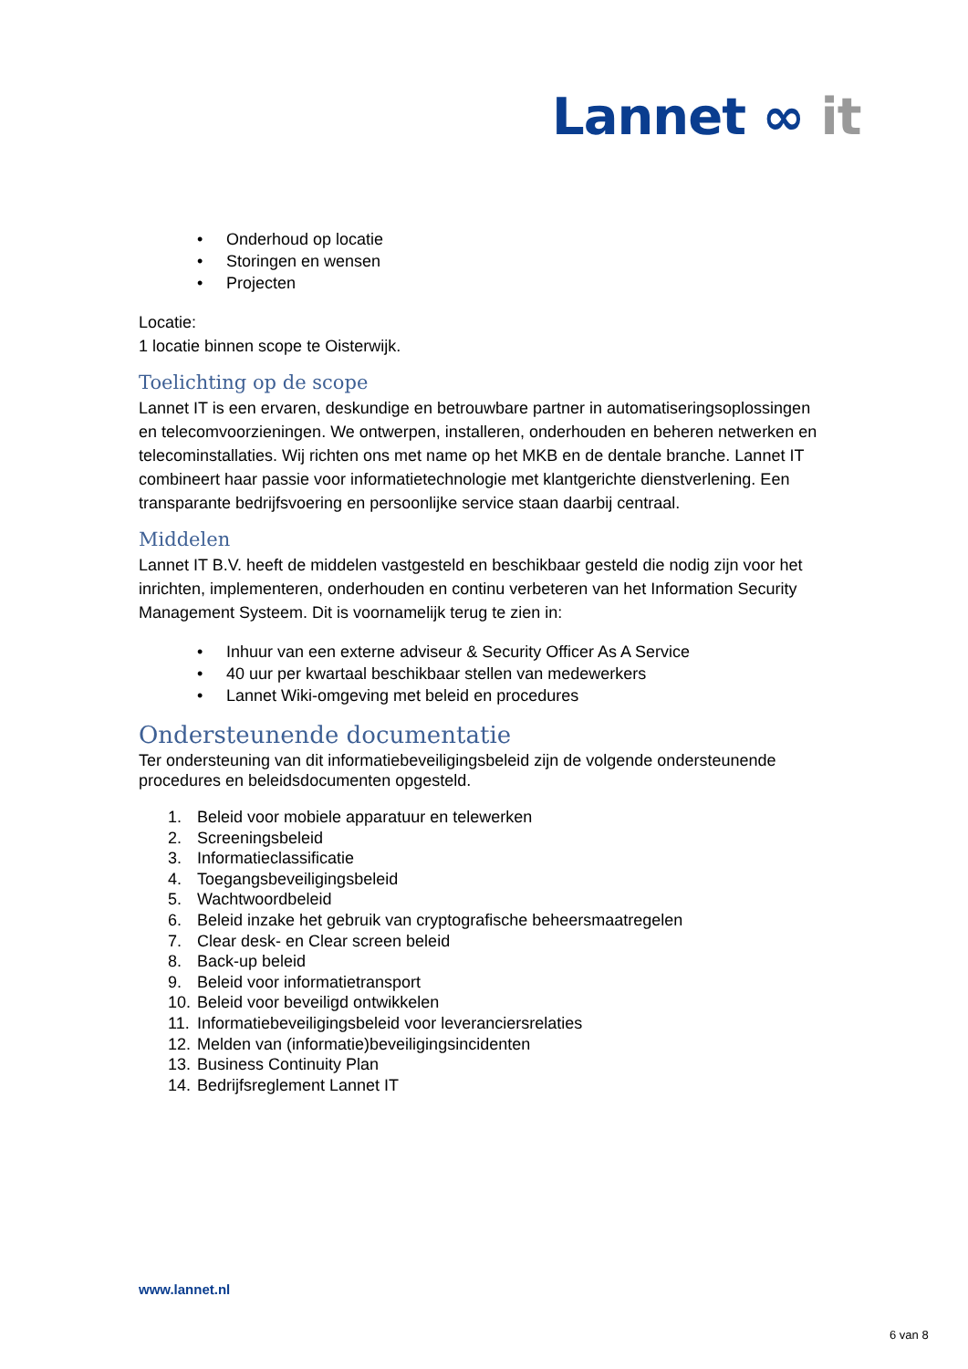Lannet ∞ it
• Onderhoud op locatie
• Storingen en wensen
• Projecten
Locatie:
1 locatie binnen scope te Oisterwijk.
Toelichting op de scope
Lannet IT is een ervaren, deskundige en betrouwbare partner in automatiseringsoplossingen en telecomvoorzieningen. We ontwerpen, installeren, onderhouden en beheren netwerken en telecominstallaties. Wij richten ons met name op het MKB en de dentale branche. Lannet IT combineert haar passie voor informatietechnologie met klantgerichte dienstverlening. Een transparante bedrijfsvoering en persoonlijke service staan daarbij centraal.
Middelen
Lannet IT B.V. heeft de middelen vastgesteld en beschikbaar gesteld die nodig zijn voor het inrichten, implementeren, onderhouden en continu verbeteren van het Information Security Management Systeem. Dit is voornamelijk terug te zien in:
• Inhuur van een externe adviseur & Security Officer As A Service
• 40 uur per kwartaal beschikbaar stellen van medewerkers
• Lannet Wiki-omgeving met beleid en procedures
Ondersteunende documentatie
Ter ondersteuning van dit informatiebeveiligingsbeleid zijn de volgende ondersteunende procedures en beleidsdocumenten opgesteld.
1. Beleid voor mobiele apparatuur en telewerken
2. Screeningsbeleid
3. Informatieclassificatie
4. Toegangsbeveiligingsbeleid
5. Wachtwoordbeleid
6. Beleid inzake het gebruik van cryptografische beheersmaatregelen
7. Clear desk- en Clear screen beleid
8. Back-up beleid
9. Beleid voor informatietransport
10. Beleid voor beveiligd ontwikkelen
11. Informatiebeveiligingsbeleid voor leveranciersrelaties
12. Melden van (informatie)beveiligingsincidenten
13. Business Continuity Plan
14. Bedrijfsreglement Lannet IT
www.lannet.nl
6 van 8